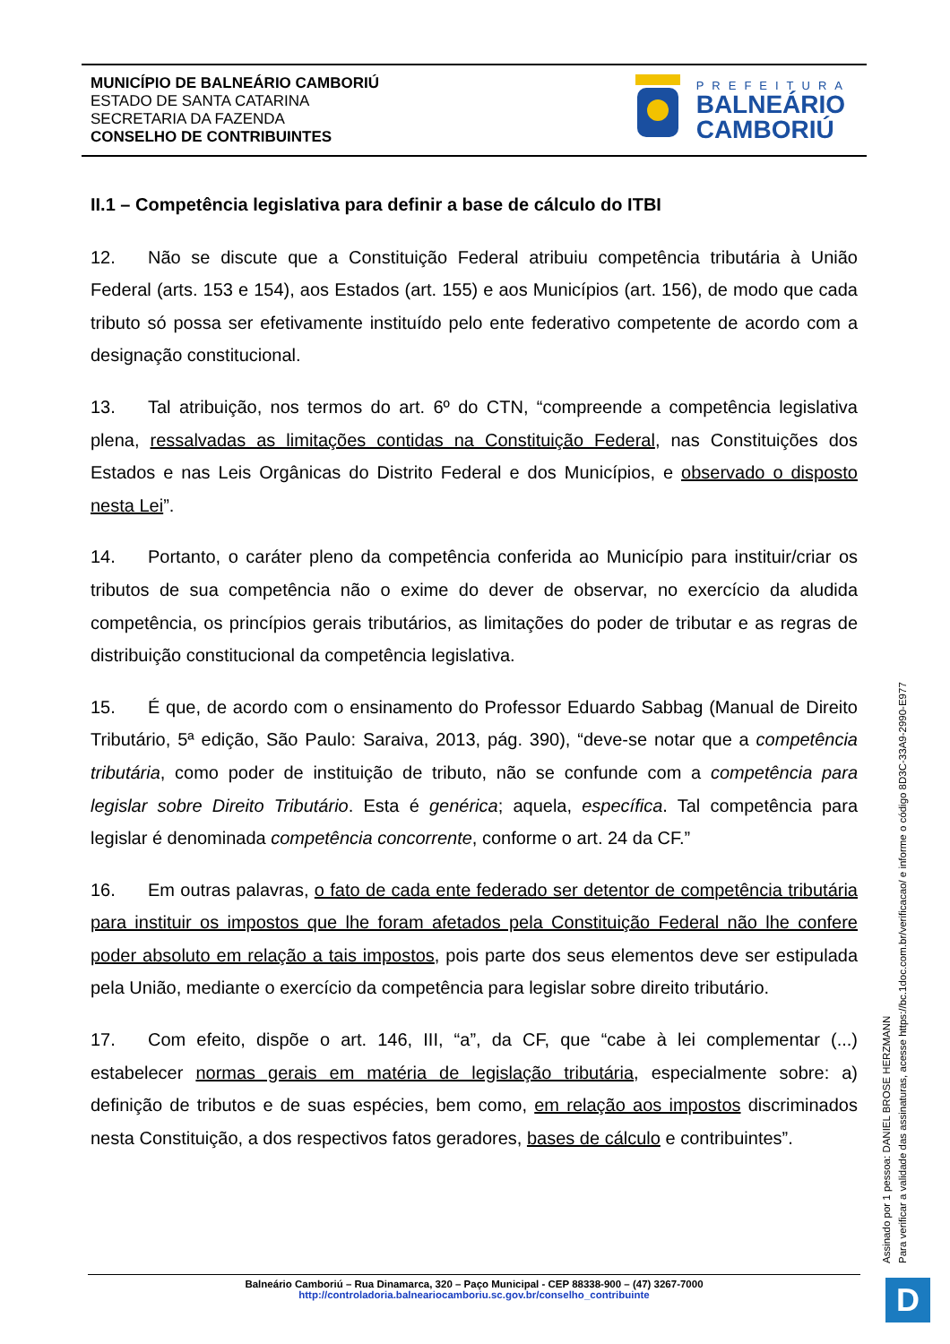MUNICÍPIO DE BALNEÁRIO CAMBORIÚ
ESTADO DE SANTA CATARINA
SECRETARIA DA FAZENDA
CONSELHO DE CONTRIBUINTES
PREFEITURA
BALNEÁRIO
CAMBORIÚ
II.1 – Competência legislativa para definir a base de cálculo do ITBI
12. Não se discute que a Constituição Federal atribuiu competência tributária à União Federal (arts. 153 e 154), aos Estados (art. 155) e aos Municípios (art. 156), de modo que cada tributo só possa ser efetivamente instituído pelo ente federativo competente de acordo com a designação constitucional.
13. Tal atribuição, nos termos do art. 6º do CTN, “compreende a competência legislativa plena, ressalvadas as limitações contidas na Constituição Federal, nas Constituições dos Estados e nas Leis Orgânicas do Distrito Federal e dos Municípios, e observado o disposto nesta Lei”.
14. Portanto, o caráter pleno da competência conferida ao Município para instituir/criar os tributos de sua competência não o exime do dever de observar, no exercício da aludida competência, os princípios gerais tributários, as limitações do poder de tributar e as regras de distribuição constitucional da competência legislativa.
15. É que, de acordo com o ensinamento do Professor Eduardo Sabbag (Manual de Direito Tributário, 5ª edição, São Paulo: Saraiva, 2013, pág. 390), “deve-se notar que a competência tributária, como poder de instituição de tributo, não se confunde com a competência para legislar sobre Direito Tributário. Esta é genérica; aquela, específica. Tal competência para legislar é denominada competência concorrente, conforme o art. 24 da CF.”
16. Em outras palavras, o fato de cada ente federado ser detentor de competência tributária para instituir os impostos que lhe foram afetados pela Constituição Federal não lhe confere poder absoluto em relação a tais impostos, pois parte dos seus elementos deve ser estipulada pela União, mediante o exercício da competência para legislar sobre direito tributário.
17. Com efeito, dispõe o art. 146, III, “a”, da CF, que “cabe à lei complementar (...) estabelecer normas gerais em matéria de legislação tributária, especialmente sobre: a) definição de tributos e de suas espécies, bem como, em relação aos impostos discriminados nesta Constituição, a dos respectivos fatos geradores, bases de cálculo e contribuintes”.
Assinado por 1 pessoa: DANIEL BROSE HERZMANN
Para verificar a validade das assinaturas, acesse https://bc.1doc.com.br/verificacao/ e informe o código 8D3C-33A9-2990-E977
Balneário Camboriú – Rua Dinamarca, 320 – Paço Municipal - CEP 88338-900 – (47) 3267-7000
http://controladoria.balneariocamboriu.sc.gov.br/conselho_contribuinte
D